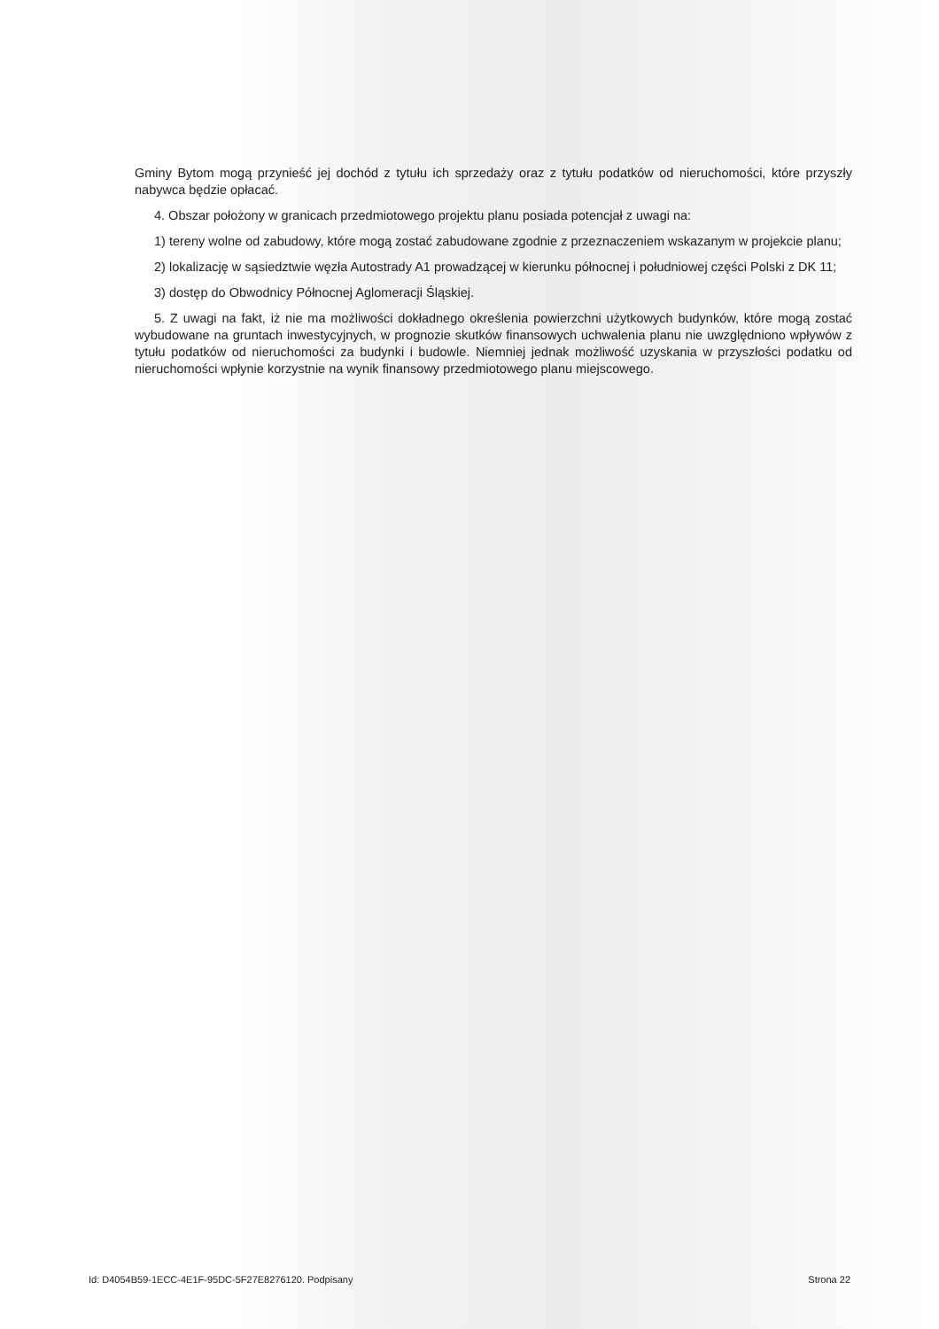Gminy Bytom mogą przynieść jej dochód z tytułu ich sprzedaży oraz z tytułu podatków od nieruchomości, które przyszły nabywca będzie opłacać.
4. Obszar położony w granicach przedmiotowego projektu planu posiada potencjał z uwagi na:
1) tereny wolne od zabudowy, które mogą zostać zabudowane zgodnie z przeznaczeniem wskazanym w projekcie planu;
2) lokalizację w sąsiedztwie węzła Autostrady A1 prowadzącej w kierunku północnej i południowej części Polski z DK 11;
3) dostęp do Obwodnicy Północnej Aglomeracji Śląskiej.
5. Z uwagi na fakt, iż nie ma możliwości dokładnego określenia powierzchni użytkowych budynków, które mogą zostać wybudowane na gruntach inwestycyjnych, w prognozie skutków finansowych uchwalenia planu nie uwzględniono wpływów z tytułu podatków od nieruchomości za budynki i budowle. Niemniej jednak możliwość uzyskania w przyszłości podatku od nieruchomości wpłynie korzystnie na wynik finansowy przedmiotowego planu miejscowego.
Id: D4054B59-1ECC-4E1F-95DC-5F27E8276120. Podpisany Strona 22